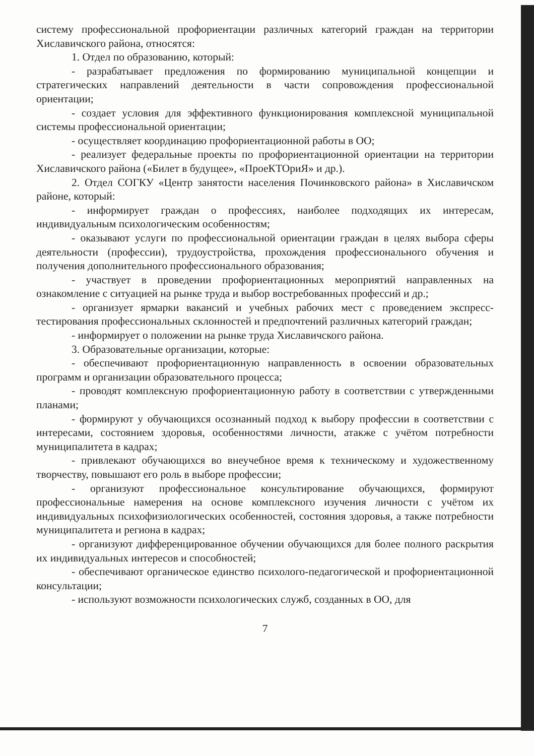систему профессиональной профориентации различных категорий граждан на территории Хиславичского района, относятся:
1. Отдел по образованию, который:
- разрабатывает предложения по формированию муниципальной концепции и стратегических направлений деятельности в части сопровождения профессиональной ориентации;
- создает условия для эффективного функционирования комплексной муниципальной системы профессиональной ориентации;
- осуществляет координацию профориентационной работы в ОО;
- реализует федеральные проекты по профориентационной ориентации на территории Хиславичского района («Билет в будущее», «ПроеКТОриЯ» и др.).
2. Отдел СОГКУ «Центр занятости населения Починковского района» в Хиславичском районе, который:
- информирует граждан о профессиях, наиболее подходящих их интересам, индивидуальным психологическим особенностям;
- оказывают услуги по профессиональной ориентации граждан в целях выбора сферы деятельности (профессии), трудоустройства, прохождения профессионального обучения и получения дополнительного профессионального образования;
- участвует в проведении профориентационных мероприятий направленных на ознакомление с ситуацией на рынке труда и выбор востребованных профессий и др.;
- организует ярмарки вакансий и учебных рабочих мест с проведением экспресс-тестирования профессиональных склонностей и предпочтений различных категорий граждан;
- информирует о положении на рынке труда Хиславичского района.
3. Образовательные организации, которые:
- обеспечивают профориентационную направленность в освоении образовательных программ и организации образовательного процесса;
- проводят комплексную профориентационную работу в соответствии с утвержденными планами;
- формируют у обучающихся осознанный подход к выбору профессии в соответствии с интересами, состоянием здоровья, особенностями личности, атакже с учётом потребности муниципалитета в кадрах;
- привлекают обучающихся во внеучебное время к техническому и художественному творчеству, повышают его роль в выборе профессии;
- организуют профессиональное консультирование обучающихся, формируют профессиональные намерения на основе комплексного изучения личности с учётом их индивидуальных психофизиологических особенностей, состояния здоровья, а также потребности муниципалитета и региона в кадрах;
- организуют дифференцированное обучении обучающихся для более полного раскрытия их индивидуальных интересов и способностей;
- обеспечивают органическое единство психолого-педагогической и профориентационной консультации;
- используют возможности психологических служб, созданных в ОО, для
7